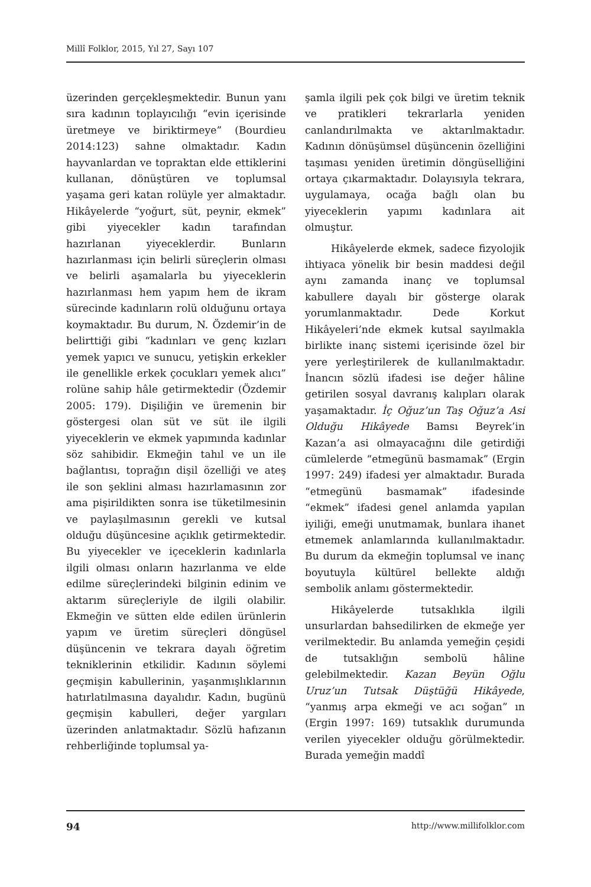Millî Folklor, 2015, Yıl 27, Sayı 107
üzerinden gerçekleşmektedir. Bunun yanı sıra kadının toplayıcılığı “evin içerisinde üretmeye ve biriktirmeye” (Bourdieu 2014:123) sahne olmaktadır. Kadın hayvanlardan ve topraktan elde ettiklerini kullanan, dönüştüren ve toplumsal yaşama geri katan rolüyle yer almaktadır. Hikâyelerde “yoğurt, süt, peynir, ekmek” gibi yiyecekler kadın tarafından hazırlanan yiyeceklerdir. Bunların hazırlanması için belirli süreçlerin olması ve belirli aşamalarla bu yiyeceklerin hazırlanması hem yapım hem de ikram sürecinde kadınların rolü olduğunu ortaya koymaktadır. Bu durum, N. Özdemir’in de belirttiği gibi “kadınları ve genç kızları yemek yapıcı ve sunucu, yetişkin erkekler ile genellikle erkek çocukları yemek alıcı” rolüne sahip hâle getirmektedir (Özdemir 2005: 179). Dişiliğin ve üremenin bir göstergesi olan süt ve süt ile ilgili yiyeceklerin ve ekmek yapımında kadınlar söz sahibidir. Ekmeğin tahıl ve un ile bağlantısı, toprağın dişil özelliği ve ateş ile son şeklini alması hazırlamasının zor ama pişirildikten sonra ise tüketilmesinin ve paylaşılmasının gerekli ve kutsal olduğu düşüncesine açıklık getirmektedir. Bu yiyecekler ve içeceklerin kadınlarla ilgili olması onların hazırlanma ve elde edilme süreçlerindeki bilginin edinim ve aktarım süreçleriyle de ilgili olabilir. Ekmeğin ve sütten elde edilen ürünlerin yapım ve üretim süreçleri döngüsel düşüncenin ve tekrara dayalı öğretim tekniklerinin etkilidir. Kadının söylemi geçmişin kabullerinin, yaşanmışlıklarının hatırlatılmasına dayalıdır. Kadın, bugünü geçmişin kabulleri, değer yargıları üzerinden anlatmaktadır. Sözlü hafızanın rehberliğinde toplumsal ya-
şamla ilgili pek çok bilgi ve üretim teknik ve pratikleri tekrarlarla yeniden canlandırılmakta ve aktarılmaktadır. Kadının dönüşümsel düşüncenin özelliğini taşıması yeniden üretimin döngüselliğini ortaya çıkarmaktadır. Dolayısıyla tekrara, uygulamaya, ocağa bağlı olan bu yiyeceklerin yapımı kadınlara ait olmuştur.
Hikâyelerde ekmek, sadece fizyolojik ihtiyaca yönelik bir besin maddesi değil aynı zamanda inanç ve toplumsal kabullere dayalı bir gösterge olarak yorumlanmaktadır. Dede Korkut Hikâyeleri’nde ekmek kutsal sayılmakla birlikte inanç sistemi içerisinde özel bir yere yerleştirilerek de kullanılmaktadır. İnancın sözlü ifadesi ise değer hâline getirilen sosyal davranış kalıpları olarak yaşamaktadır. İç Oğuz’un Taş Oğuz’a Asi Olduğu Hikâyede Bamsı Beyrek’in Kazan’a asi olmayacağını dile getirdiği cümlelerde “etmegünü basmamak” (Ergin 1997: 249) ifadesi yer almaktadır. Burada “etmegünü basmamak” ifadesinde “ekmek” ifadesi genel anlamda yapılan iyiliği, emeği unutmamak, bunlara ihanet etmemek anlamlarında kullanılmaktadır. Bu durum da ekmeğin toplumsal ve inanç boyutuyla kültürel bellekte aldığı sembolik anlamı göstermektedir.
Hikâyelerde tutsaklıkla ilgili unsurlardan bahsedilirken de ekmeğe yer verilmektedir. Bu anlamda yemeğin çeşidi de tutsaklığın sembolü hâline gelebilmektedir. Kazan Beyün Oğlu Uruz’un Tutsak Düştüğü Hikâyede, “yanmış arpa ekmeği ve acı soğan” ın (Ergin 1997: 169) tutsaklık durumunda verilen yiyecekler olduğu görülmektedir. Burada yemeğin maddî
94 http://www.millifolklor.com